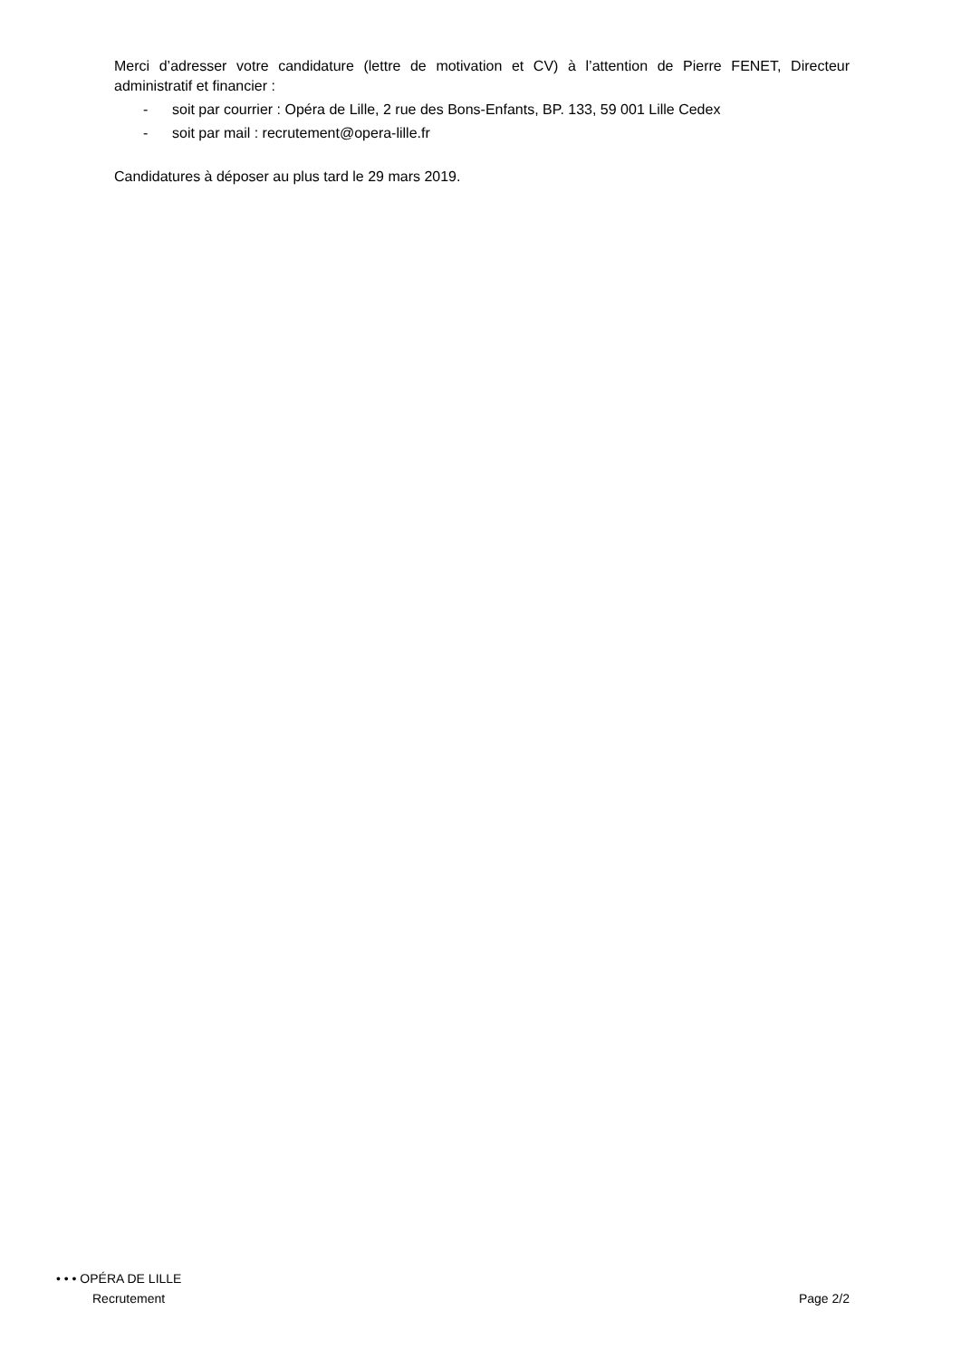Merci d’adresser votre candidature (lettre de motivation et CV) à l’attention de Pierre FENET, Directeur administratif et financier :
- soit par courrier : Opéra de Lille, 2 rue des Bons-Enfants, BP. 133, 59 001 Lille Cedex
- soit par mail : recrutement@opera-lille.fr
Candidatures à déposer au plus tard le 29 mars 2019.
• • • OPÉRA DE LILLE
Recrutement Page 2/2